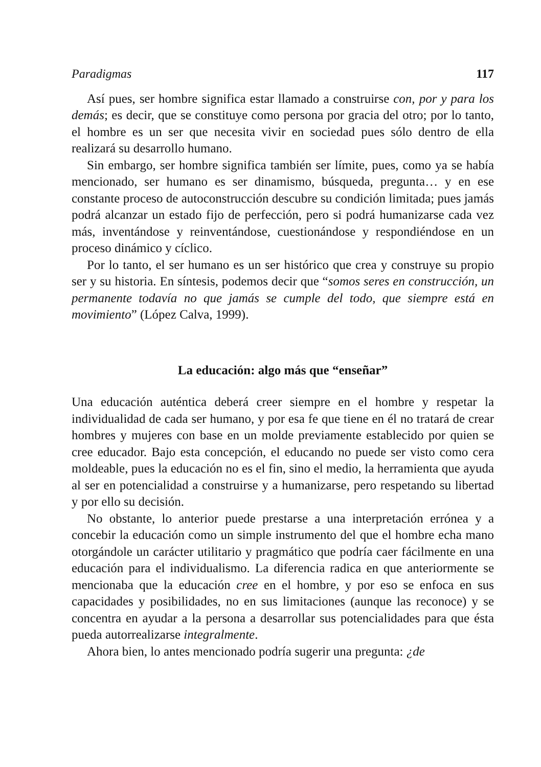Paradigmas 117
Así pues, ser hombre significa estar llamado a construirse con, por y para los demás; es decir, que se constituye como persona por gracia del otro; por lo tanto, el hombre es un ser que necesita vivir en sociedad pues sólo dentro de ella realizará su desarrollo humano.
Sin embargo, ser hombre significa también ser límite, pues, como ya se había mencionado, ser humano es ser dinamismo, búsqueda, pregunta… y en ese constante proceso de autoconstrucción descubre su condición limitada; pues jamás podrá alcanzar un estado fijo de perfección, pero si podrá humanizarse cada vez más, inventándose y reinventándose, cuestionándose y respondiéndose en un proceso dinámico y cíclico.
Por lo tanto, el ser humano es un ser histórico que crea y construye su propio ser y su historia. En síntesis, podemos decir que “somos seres en construcción, un permanente todavía no que jamás se cumple del todo, que siempre está en movimiento” (López Calva, 1999).
La educación: algo más que “enseñar”
Una educación auténtica deberá creer siempre en el hombre y respetar la individualidad de cada ser humano, y por esa fe que tiene en él no tratará de crear hombres y mujeres con base en un molde previamente establecido por quien se cree educador. Bajo esta concepción, el educando no puede ser visto como cera moldeable, pues la educación no es el fin, sino el medio, la herramienta que ayuda al ser en potencialidad a construirse y a humanizarse, pero respetando su libertad y por ello su decisión.
No obstante, lo anterior puede prestarse a una interpretación errónea y a concebir la educación como un simple instrumento del que el hombre echa mano otorgándole un carácter utilitario y pragmático que podría caer fácilmente en una educación para el individualismo. La diferencia radica en que anteriormente se mencionaba que la educación cree en el hombre, y por eso se enfoca en sus capacidades y posibilidades, no en sus limitaciones (aunque las reconoce) y se concentra en ayudar a la persona a desarrollar sus potencialidades para que ésta pueda autorrealizarse integralmente.
Ahora bien, lo antes mencionado podría sugerir una pregunta: ¿de